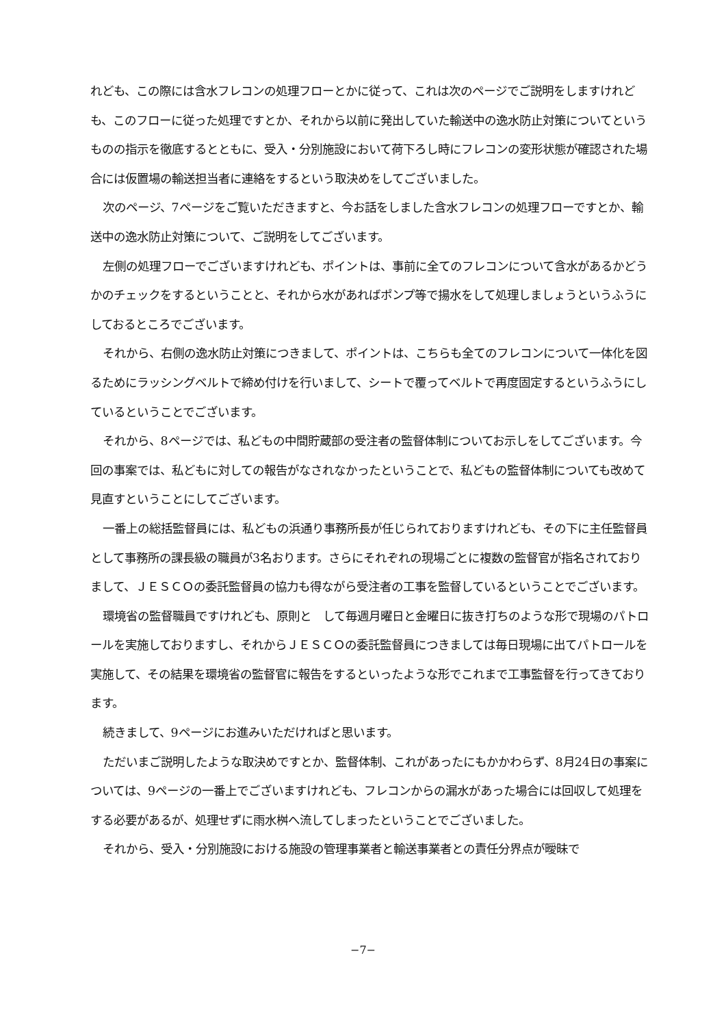れども、この際には含水フレコンの処理フローとかに従って、これは次のページでご説明をしますけれども、このフローに従った処理ですとか、それから以前に発出していた輸送中の逸水防止対策についてというものの指示を徹底するとともに、受入・分別施設において荷下ろし時にフレコンの変形状態が確認された場合には仮置場の輸送担当者に連絡をするという取決めをしてございました。
次のページ、7ページをご覧いただきますと、今お話をしました含水フレコンの処理フローですとか、輸送中の逸水防止対策について、ご説明をしてございます。
左側の処理フローでございますけれども、ポイントは、事前に全てのフレコンについて含水があるかどうかのチェックをするということと、それから水があればポンプ等で揚水をして処理しましょうというふうにしておるところでございます。
それから、右側の逸水防止対策につきまして、ポイントは、こちらも全てのフレコンについて一体化を図るためにラッシングベルトで締め付けを行いまして、シートで覆ってベルトで再度固定するというふうにしているということでございます。
それから、8ページでは、私どもの中間貯蔵部の受注者の監督体制についてお示しをしてございます。今回の事案では、私どもに対しての報告がなされなかったということで、私どもの監督体制についても改めて見直すということにしてございます。
一番上の総括監督員には、私どもの浜通り事務所長が任じられておりますけれども、その下に主任監督員として事務所の課長級の職員が3名おります。さらにそれぞれの現場ごとに複数の監督官が指名されておりまして、ＪＥＳＣＯの委託監督員の協力も得ながら受注者の工事を監督しているということでございます。
環境省の監督職員ですけれども、原則と　して毎週月曜日と金曜日に抜き打ちのような形で現場のパトロールを実施しておりますし、それからＪＥＳＣＯの委託監督員につきましては毎日現場に出てパトロールを実施して、その結果を環境省の監督官に報告をするといったような形でこれまで工事監督を行ってきております。
続きまして、9ページにお進みいただければと思います。
ただいまご説明したような取決めですとか、監督体制、これがあったにもかかわらず、8月24日の事案については、9ページの一番上でございますけれども、フレコンからの漏水があった場合には回収して処理をする必要があるが、処理せずに雨水桝へ流してしまったということでございました。
それから、受入・分別施設における施設の管理事業者と輸送事業者との責任分界点が曖昧で
−7−